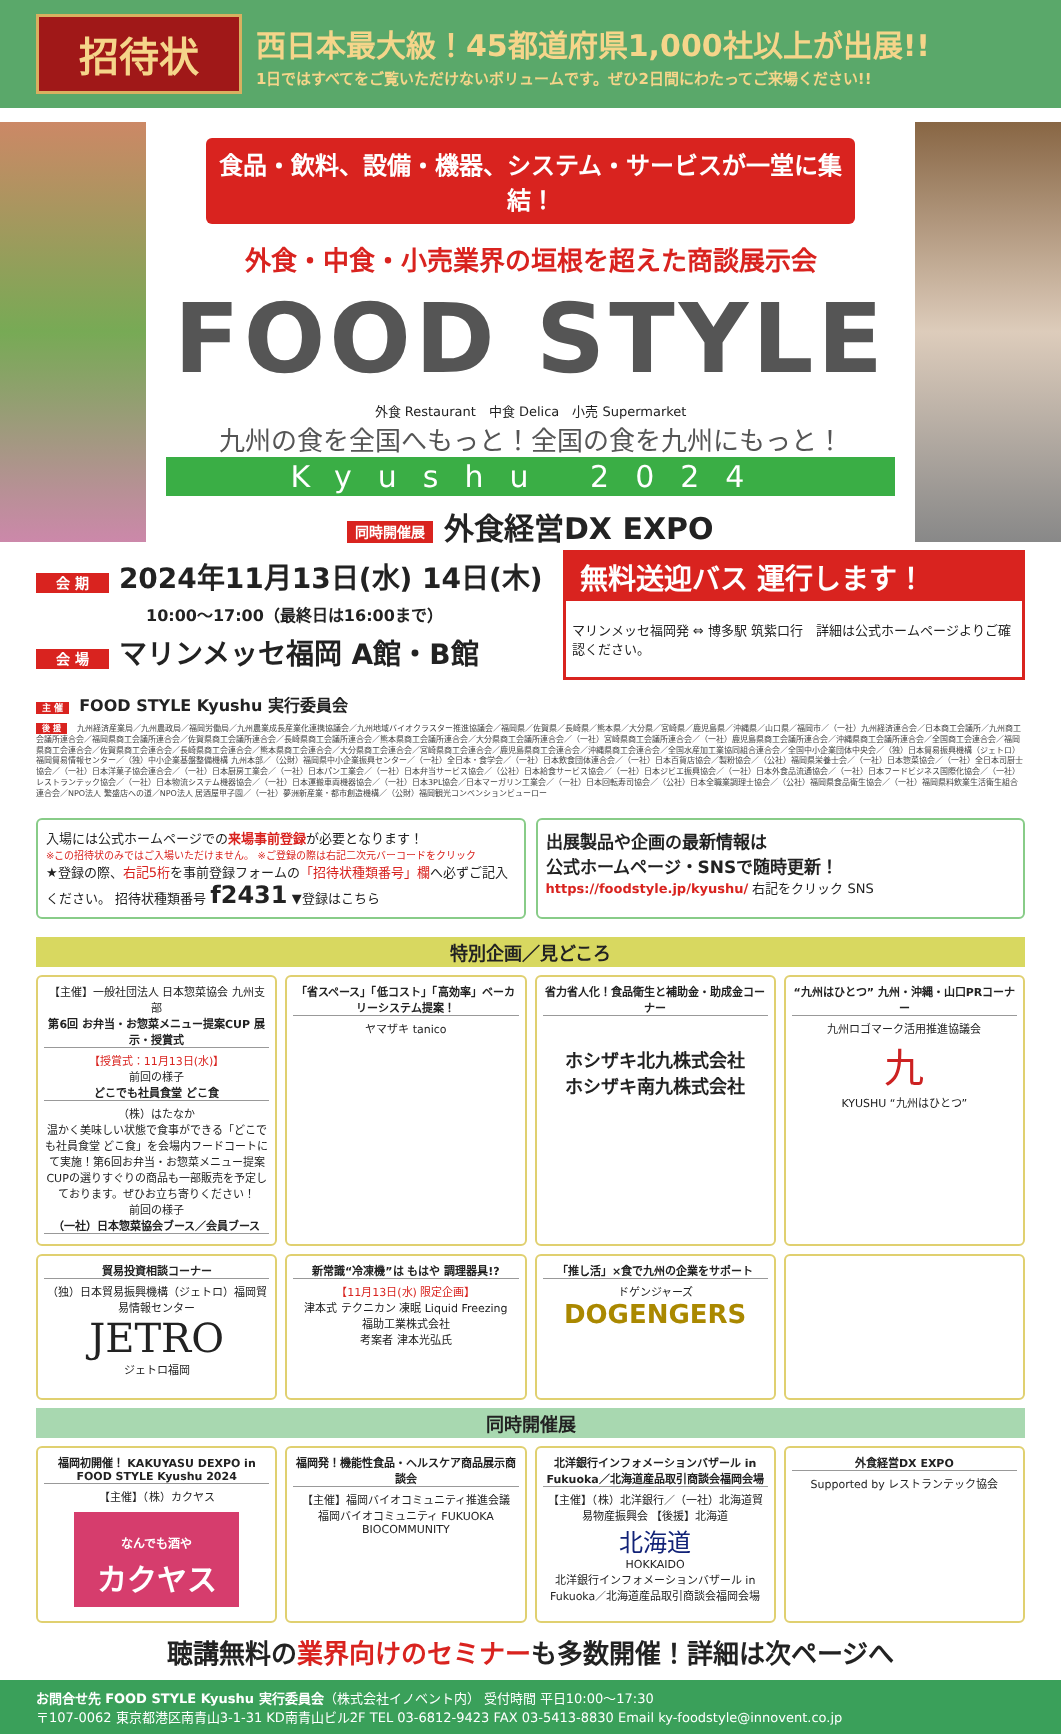招待状
西日本最大級！45都道府県1,000社以上が出展!!
1日ではすべてをご覧いただけないボリュームです。ぜひ2日間にわたってご来場ください!!
食品・飲料、設備・機器、システム・サービスが一堂に集結！
外食・中食・小売業界の垣根を超えた商談展示会
FOOD STYLE
外食 Restaurant　中食 Delica　小売 Supermarket
九州の食を全国へもっと！全国の食を九州にもっと！
Kyushu 2024
同時開催展 外食経営DX EXPO
会 期 2024年11月13日(水) 14日(木)
10:00〜17:00（最終日は16:00まで）
会 場 マリンメッセ福岡 A館・B館
無料送迎バス 運行します！
マリンメッセ福岡発 ⇔ 博多駅 筑紫口行　詳細は公式ホームページよりご確認ください。
主 催 FOOD STYLE Kyushu 実行委員会
後 援 九州経済産業局／九州農政局／福岡労働局／九州農業成長産業化連携協議会／九州地域バイオクラスター推進協議会／福岡県／佐賀県／長崎県／熊本県／大分県／宮崎県／鹿児島県／沖縄県／山口県／福岡市／（一社）九州経済連合会／日本商工会議所／九州商工会議所連合会／福岡県商工会議所連合会／佐賀県商工会議所連合会／長崎県商工会議所連合会／熊本県商工会議所連合会／大分県商工会議所連合会／（一社）宮崎県商工会議所連合会／（一社）鹿児島県商工会議所連合会／沖縄県商工会議所連合会／全国商工会連合会／福岡県商工会連合会／佐賀県商工会連合会／長崎県商工会連合会／熊本県商工会連合会／大分県商工会連合会／宮崎県商工会連合会／鹿児島県商工会連合会／沖縄県商工会連合会／全国水産加工業協同組合連合会／全国中小企業団体中央会／（独）日本貿易振興機構（ジェトロ）福岡貿易情報センター／（独）中小企業基盤整備機構 九州本部／（公財）福岡県中小企業振興センター／（一社）全日本・食学会／（一社）日本飲食団体連合会／（一社）日本百貨店協会／製粉協会／（公社）福岡県栄養士会／（一社）日本惣菜協会／（一社）全日本司厨士協会／（一社）日本洋菓子協会連合会／（一社）日本厨房工業会／（一社）日本パン工業会／（一社）日本弁当サービス協会／（公社）日本給食サービス協会／（一社）日本ジビエ振興協会／（一社）日本外食品流通協会／（一社）日本フードビジネス国際化協会／（一社）レストランテック協会／（一社）日本物流システム機器協会／（一社）日本運搬車両機器協会／（一社）日本3PL協会／日本マーガリン工業会／（一社）日本回転寿司協会／（公社）日本全職業調理士協会／（公社）福岡県食品衛生協会／（一社）福岡県料飲業生活衛生組合連合会／NPO法人 繁盛店への道／NPO法人 居酒屋甲子園／（一社）夢洲新産業・都市創造機構／（公財）福岡観光コンベンションビューロー
入場には公式ホームページでの来場事前登録が必要となります！
※この招待状のみではご入場いただけません。 ※ご登録の際は右記二次元バーコードをクリック
★登録の際、右記5桁を事前登録フォームの「招待状種類番号」欄へ必ずご記入ください。 招待状種類番号 f2431 ▼登録はこちら
出展製品や企画の最新情報は
公式ホームページ・SNSで随時更新！
https://foodstyle.jp/kyushu/ 右記をクリック SNS
特別企画／見どころ
【主催】一般社団法人 日本惣菜協会 九州支部
第6回 お弁当・お惣菜メニュー提案CUP 展示・授賞式
【授賞式：11月13日(水)】
前回の様子
どこでも社員食堂 どこ食
（株）はたなか
温かく美味しい状態で食事ができる「どこでも社員食堂 どこ食」を会場内フードコートにて実施！第6回お弁当・お惣菜メニュー提案CUPの選りすぐりの商品も一部販売を予定しております。ぜひお立ち寄りください！
前回の様子
（一社）日本惣菜協会ブース／会員ブース
「省スペース」「低コスト」「高効率」ベーカリーシステム提案！
ヤマザキ tanico
省力省人化！食品衛生と補助金・助成金コーナー
ホシザキ北九株式会社
ホシザキ南九株式会社
“九州はひとつ” 九州・沖縄・山口PRコーナー
九州ロゴマーク活用推進協議会
九
KYUSHU “九州はひとつ”
貿易投資相談コーナー
（独）日本貿易振興機構（ジェトロ）福岡貿易情報センター
JETRO
ジェトロ福岡
新常識“冷凍機”は もはや 調理器具!?
【11月13日(水) 限定企画】
津本式 テクニカン 凍眠 Liquid Freezing
福助工業株式会社
考案者 津本光弘氏
「推し活」×食で九州の企業をサポート
ドゲンジャーズ
DOGENGERS
同時開催展
福岡初開催！ KAKUYASU DEXPO in FOOD STYLE Kyushu 2024
【主催】（株）カクヤス
なんでも酒や
カクヤス
福岡発！機能性食品・ヘルスケア商品展示商談会
【主催】福岡バイオコミュニティ推進会議
福岡バイオコミュニティ FUKUOKA BIOCOMMUNITY
北洋銀行インフォメーションバザール in Fukuoka／北海道産品取引商談会福岡会場
【主催】（株）北洋銀行／（一社）北海道貿易物産振興会 【後援】北海道
北海道
HOKKAIDO
北洋銀行インフォメーションバザール in Fukuoka／北海道産品取引商談会福岡会場
外食経営DX EXPO
Supported by レストランテック協会
聴講無料の業界向けのセミナーも多数開催！詳細は次ページへ
お問合せ先 FOOD STYLE Kyushu 実行委員会（株式会社イノベント内） 受付時間 平日10:00〜17:30
〒107-0062 東京都港区南青山3-1-31 KD南青山ビル2F TEL 03-6812-9423 FAX 03-5413-8830 Email ky-foodstyle@innovent.co.jp